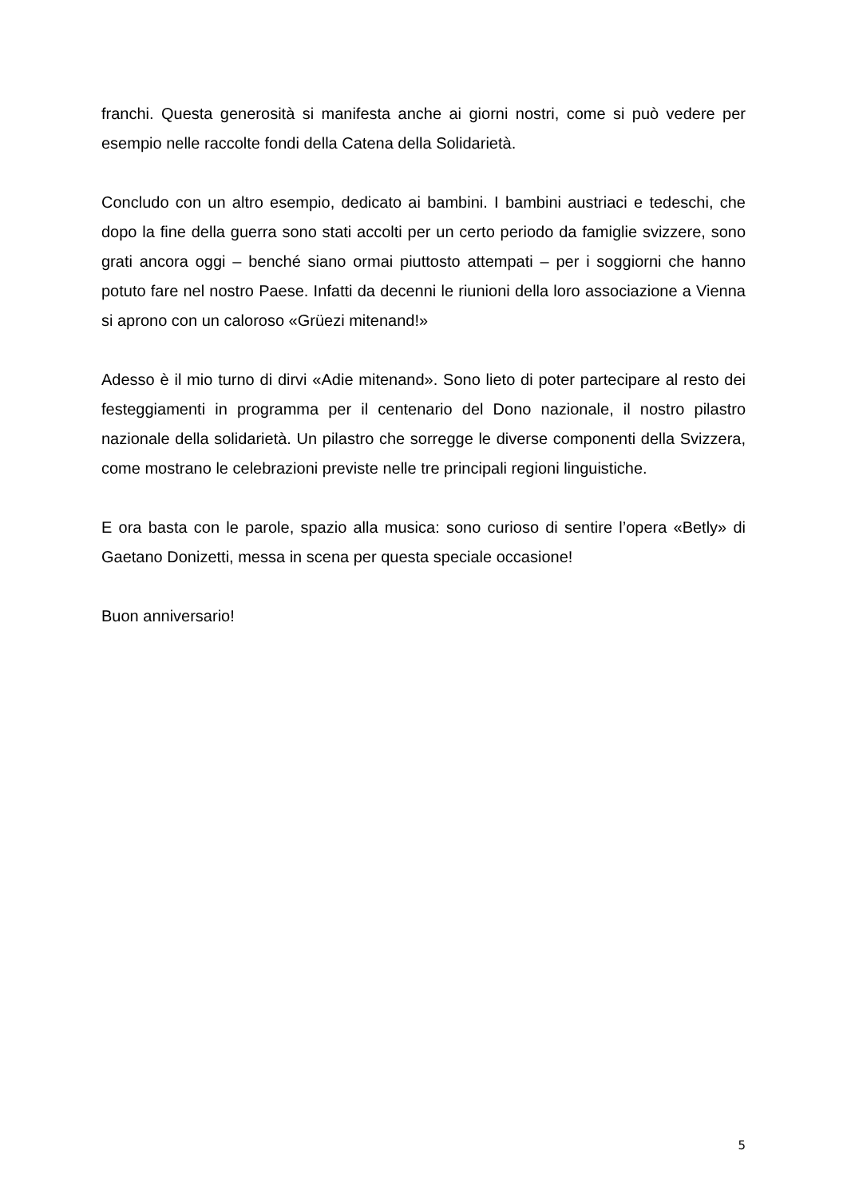franchi. Questa generosità si manifesta anche ai giorni nostri, come si può vedere per esempio nelle raccolte fondi della Catena della Solidarietà.
Concludo con un altro esempio, dedicato ai bambini. I bambini austriaci e tedeschi, che dopo la fine della guerra sono stati accolti per un certo periodo da famiglie svizzere, sono grati ancora oggi – benché siano ormai piuttosto attempati – per i soggiorni che hanno potuto fare nel nostro Paese. Infatti da decenni le riunioni della loro associazione a Vienna si aprono con un caloroso «Grüezi mitenand!»
Adesso è il mio turno di dirvi «Adie mitenand». Sono lieto di poter partecipare al resto dei festeggiamenti in programma per il centenario del Dono nazionale, il nostro pilastro nazionale della solidarietà. Un pilastro che sorregge le diverse componenti della Svizzera, come mostrano le celebrazioni previste nelle tre principali regioni linguistiche.
E ora basta con le parole, spazio alla musica: sono curioso di sentire l’opera «Betly» di Gaetano Donizetti, messa in scena per questa speciale occasione!
Buon anniversario!
5